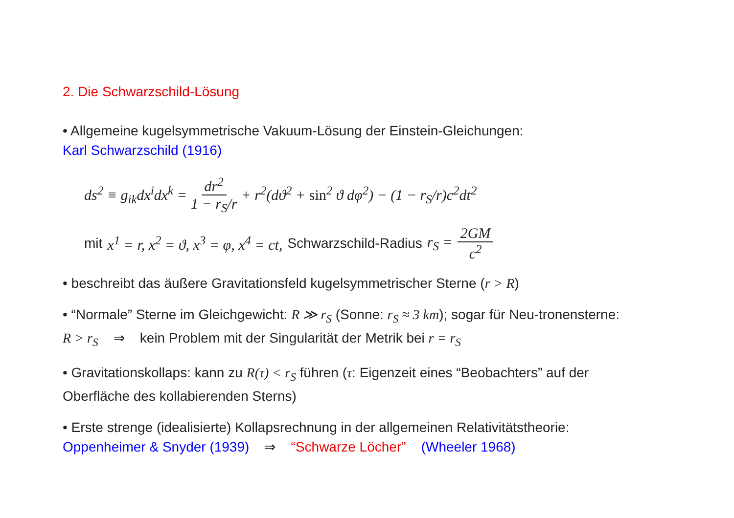2. Die Schwarzschild-Lösung
• Allgemeine kugelsymmetrische Vakuum-Lösung der Einstein-Gleichungen:
Karl Schwarzschild (1916)
ds<sup>2</sup> ≡ g<sub>ik</sub>dx<sup>i</sup>dx<sup>k</sup> = dr<sup>2</sup> 1 − r<sub>S</sub>/r + r<sup>2</sup>(dϑ<sup>2</sup> + sin<sup>2</sup> ϑ dφ<sup>2</sup>) − (1 − r<sub>S</sub>/r)c<sup>2</sup>dt<sup>2</sup>
mit x<sup>1</sup> = r, x<sup>2</sup> = ϑ, x<sup>3</sup> = φ, x<sup>4</sup> = ct, Schwarzschild-Radius r<sub>S</sub> = 2GM c<sup>2</sup>
• beschreibt das äußere Gravitationsfeld kugelsymmetrischer Sterne (r > R)
• “Normale” Sterne im Gleichgewicht: R ≫ r<sub>S</sub> (Sonne: r<sub>S</sub> ≈ 3 km); sogar für Neu-tronensterne: R > r<sub>S</sub> ⇒ kein Problem mit der Singularität der Metrik bei r = r<sub>S</sub>
• Gravitationskollaps: kann zu R(τ) < r<sub>S</sub> führen (τ: Eigenzeit eines “Beobachters” auf der Oberfläche des kollabierenden Sterns)
• Erste strenge (idealisierte) Kollapsrechnung in der allgemeinen Relativitätstheorie:
Oppenheimer & Snyder (1939) ⇒ “Schwarze Löcher” (Wheeler 1968)